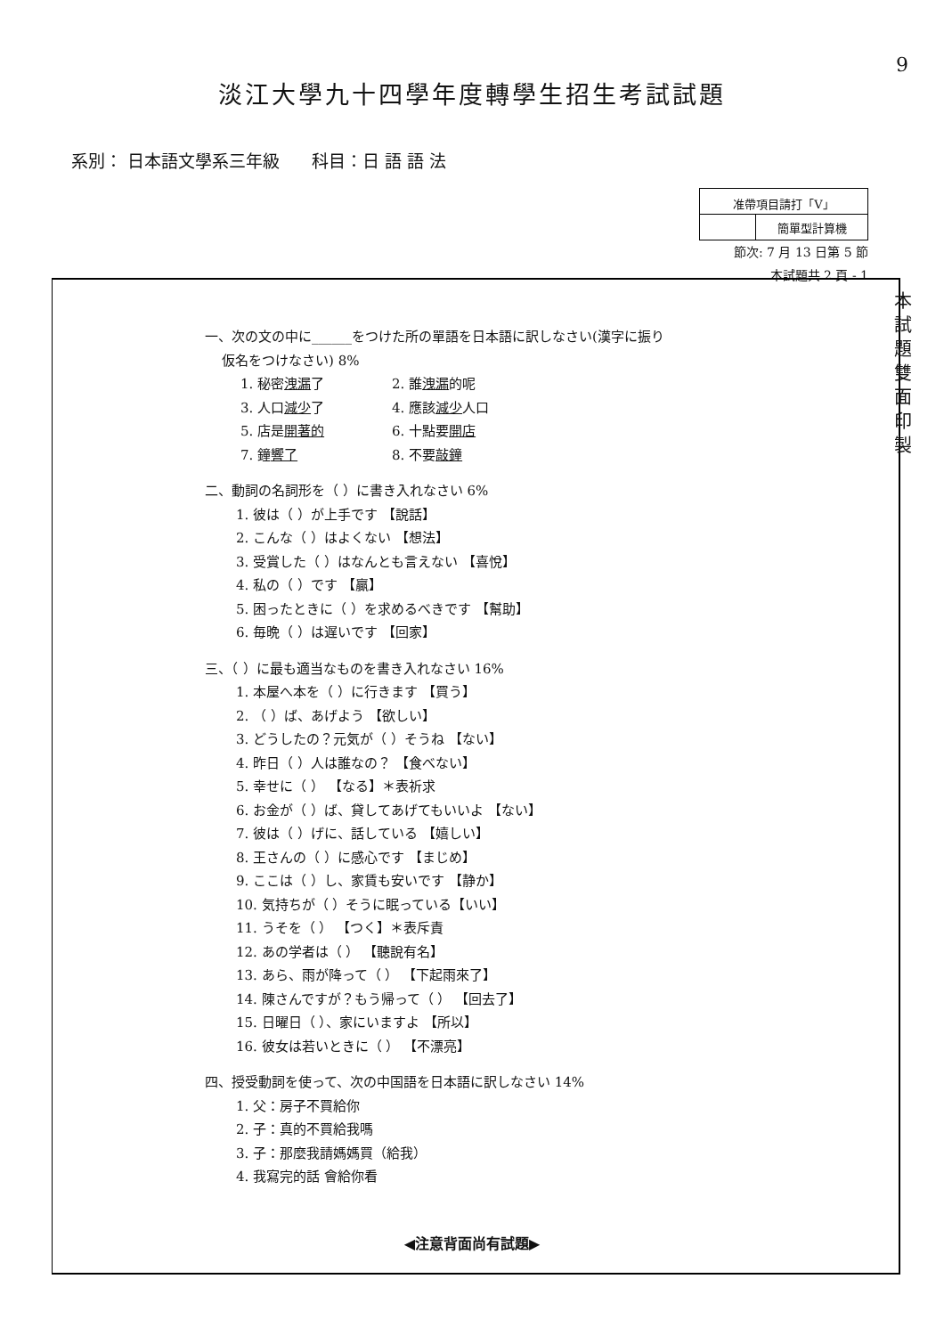9
淡江大學九十四學年度轉學生招生考試試題
系別： 日本語文學系三年級 科目：日 語 語 法
| 准帶項目請打「V」 | |
| | 簡單型計算機 |
節次: 7 月 13 日第 5 節
本試題共 2 頁 - 1
本 試 題 雙 面 印 製
一、次の文の中に______をつけた所の單語を日本語に訳しなさい(漢字に振り
仮名をつけなさい) 8%
1. 秘密洩漏了
2. 誰洩漏的呢
3. 人口減少了
4. 應該減少人口
5. 店是開著的
6. 十點要開店
7. 鐘響了
8. 不要敲鐘
二、動詞の名詞形を（ ）に書き入れなさい 6%
1. 彼は（ ）が上手です 【說話】
2. こんな（ ）はよくない 【想法】
3. 受賞した（ ）はなんとも言えない 【喜悅】
4. 私の（ ）です 【贏】
5. 困ったときに（ ）を求めるべきです 【幫助】
6. 毎晩（ ）は遅いです 【回家】
三、（ ）に最も適当なものを書き入れなさい 16%
1. 本屋へ本を（ ）に行きます 【買う】
2. （ ）ば、あげよう 【欲しい】
3. どうしたの？元気が（ ）そうね 【ない】
4. 昨日（ ）人は誰なの？ 【食べない】
5. 幸せに（ ） 【なる】＊表祈求
6. お金が（ ）ば、貸してあげてもいいよ 【ない】
7. 彼は（ ）げに、話している 【嬉しい】
8. 王さんの（ ）に感心です 【まじめ】
9. ここは（ ）し、家賃も安いです 【静か】
10. 気持ちが（ ）そうに眠っている【いい】
11. うそを（ ） 【つく】＊表斥責
12. あの学者は（ ） 【聽說有名】
13. あら、雨が降って（ ） 【下起雨來了】
14. 陳さんですが？もう帰って（ ） 【回去了】
15. 日曜日（ ）、家にいますよ 【所以】
16. 彼女は若いときに（ ） 【不漂亮】
四、授受動詞を使って、次の中国語を日本語に訳しなさい 14%
1. 父：房子不買給你
2. 子：真的不買給我嗎
3. 子：那麼我請媽媽買（給我）
4. 我寫完的話 會給你看
◀注意背面尚有試題▶